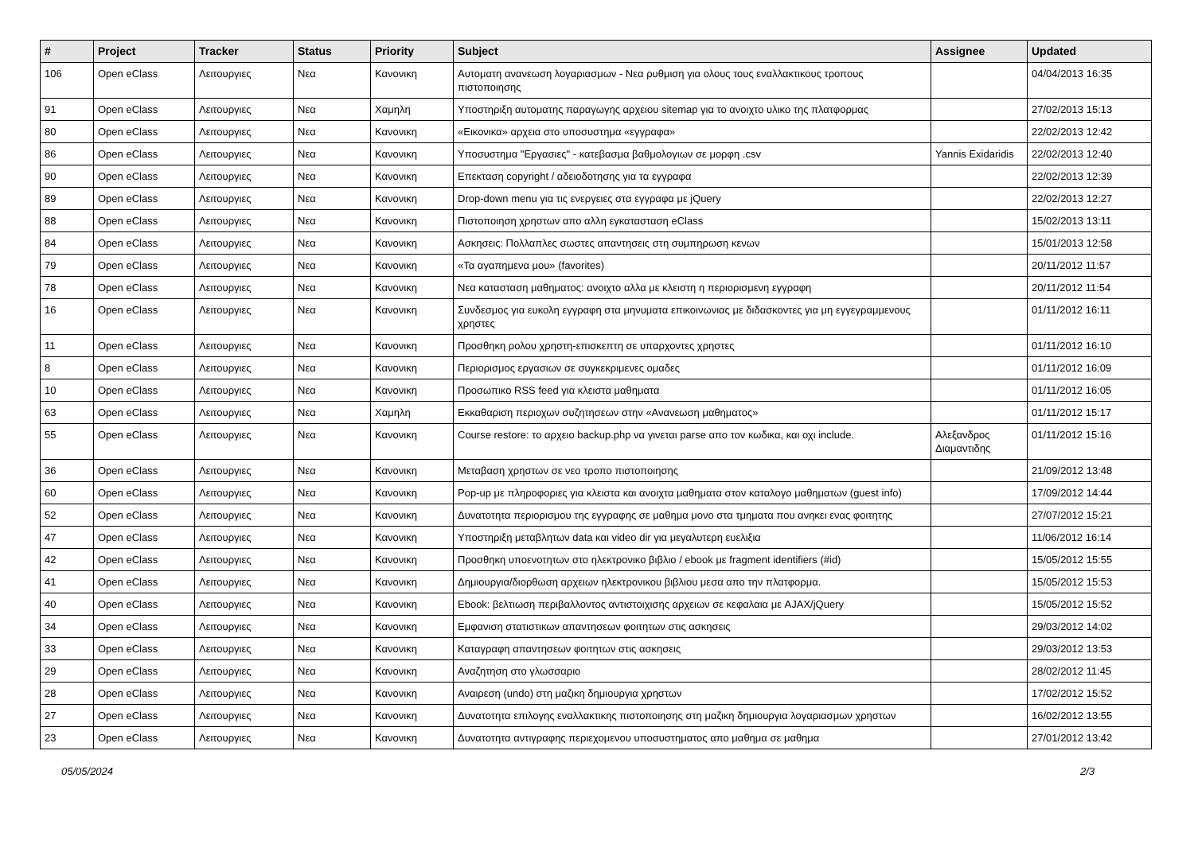| # | Project | Tracker | Status | Priority | Subject | Assignee | Updated |
| --- | --- | --- | --- | --- | --- | --- | --- |
| 106 | Open eClass | Λειτουργιες | Νεα | Κανονικη | Αυτοματη ανανεωση λογαριασμων - Νεα ρυθμιση για ολους τους εναλλακτικους τροπους πιστοποιησης | | 04/04/2013 16:35 |
| 91 | Open eClass | Λειτουργιες | Νεα | Χαμηλη | Υποστηριξη αυτοματης παραγωγης αρχειου sitemap για το ανοιχτο υλικο της πλατφορμας | | 27/02/2013 15:13 |
| 80 | Open eClass | Λειτουργιες | Νεα | Κανονικη | «Εικονικα» αρχεια στο υποσυστημα «εγγραφα» | | 22/02/2013 12:42 |
| 86 | Open eClass | Λειτουργιες | Νεα | Κανονικη | Υποσυστημα "Εργασιες" - κατεβασμα βαθμολογιων σε μορφη .csv | Yannis Exidaridis | 22/02/2013 12:40 |
| 90 | Open eClass | Λειτουργιες | Νεα | Κανονικη | Επεκταση copyright / αδειοδοτησης για τα εγγραφα | | 22/02/2013 12:39 |
| 89 | Open eClass | Λειτουργιες | Νεα | Κανονικη | Drop-down menu για τις ενεργειες στα εγγραφα με jQuery | | 22/02/2013 12:27 |
| 88 | Open eClass | Λειτουργιες | Νεα | Κανονικη | Πιστοποιηση χρηστων απο αλλη εγκατασταση eClass | | 15/02/2013 13:11 |
| 84 | Open eClass | Λειτουργιες | Νεα | Κανονικη | Ασκησεις: Πολλαπλες σωστες απαντησεις στη συμπηρωση κενων | | 15/01/2013 12:58 |
| 79 | Open eClass | Λειτουργιες | Νεα | Κανονικη | «Τα αγαπημενα μου» (favorites) | | 20/11/2012 11:57 |
| 78 | Open eClass | Λειτουργιες | Νεα | Κανονικη | Νεα κατασταση μαθηματος: ανοιχτο αλλα με κλειστη η περιορισμενη εγγραφη | | 20/11/2012 11:54 |
| 16 | Open eClass | Λειτουργιες | Νεα | Κανονικη | Συνδεσμος για ευκολη εγγραφη στα μηνυματα επικοινωνιας με διδασκοντες για μη εγγεγραμμενους χρηστες | | 01/11/2012 16:11 |
| 11 | Open eClass | Λειτουργιες | Νεα | Κανονικη | Προσθηκη ρολου χρηστη-επισκεπτη σε υπαρχοντες χρηστες | | 01/11/2012 16:10 |
| 8 | Open eClass | Λειτουργιες | Νεα | Κανονικη | Περιορισμος εργασιων σε συγκεκριμενες ομαδες | | 01/11/2012 16:09 |
| 10 | Open eClass | Λειτουργιες | Νεα | Κανονικη | Προσωπικο RSS feed για κλειστα μαθηματα | | 01/11/2012 16:05 |
| 63 | Open eClass | Λειτουργιες | Νεα | Χαμηλη | Εκκαθαριση περιοχων συζητησεων στην «Ανανεωση μαθηματος» | | 01/11/2012 15:17 |
| 55 | Open eClass | Λειτουργιες | Νεα | Κανονικη | Course restore: το αρχειο backup.php να γινεται parse απο τον κωδικα, και οχι include. | Αλεξανδρος Διαμαντιδης | 01/11/2012 15:16 |
| 36 | Open eClass | Λειτουργιες | Νεα | Κανονικη | Μεταβαση χρηστων σε νεο τροπο πιστοποιησης | | 21/09/2012 13:48 |
| 60 | Open eClass | Λειτουργιες | Νεα | Κανονικη | Pop-up με πληροφοριες για κλειστα και ανοιχτα μαθηματα στον καταλογο μαθηματων (guest info) | | 17/09/2012 14:44 |
| 52 | Open eClass | Λειτουργιες | Νεα | Κανονικη | Δυνατοτητα περιορισμου της εγγραφης σε μαθημα μονο στα τμηματα που ανηκει ενας φοιτητης | | 27/07/2012 15:21 |
| 47 | Open eClass | Λειτουργιες | Νεα | Κανονικη | Υποστηριξη μεταβλητων data και video dir για μεγαλυτερη ευελιξια | | 11/06/2012 16:14 |
| 42 | Open eClass | Λειτουργιες | Νεα | Κανονικη | Προσθηκη υποενοτητων στο ηλεκτρονικο βιβλιο / ebook με fragment identifiers (#id) | | 15/05/2012 15:55 |
| 41 | Open eClass | Λειτουργιες | Νεα | Κανονικη | Δημιουργια/διορθωση αρχειων ηλεκτρονικου βιβλιου μεσα απο την πλατφορμα. | | 15/05/2012 15:53 |
| 40 | Open eClass | Λειτουργιες | Νεα | Κανονικη | Ebook: βελτιωση περιβαλλοντος αντιστοιχισης αρχειων σε κεφαλαια με AJAX/jQuery | | 15/05/2012 15:52 |
| 34 | Open eClass | Λειτουργιες | Νεα | Κανονικη | Εμφανιση στατιστικων απαντησεων φοιτητων στις ασκησεις | | 29/03/2012 14:02 |
| 33 | Open eClass | Λειτουργιες | Νεα | Κανονικη | Καταγραφη απαντησεων φοιτητων στις ασκησεις | | 29/03/2012 13:53 |
| 29 | Open eClass | Λειτουργιες | Νεα | Κανονικη | Αναζητηση στο γλωσσαριο | | 28/02/2012 11:45 |
| 28 | Open eClass | Λειτουργιες | Νεα | Κανονικη | Αναιρεση (undo) στη μαζικη δημιουργια χρηστων | | 17/02/2012 15:52 |
| 27 | Open eClass | Λειτουργιες | Νεα | Κανονικη | Δυνατοτητα επιλογης εναλλακτικης πιστοποιησης στη μαζικη δημιουργια λογαριασμων χρηστων | | 16/02/2012 13:55 |
| 23 | Open eClass | Λειτουργιες | Νεα | Κανονικη | Δυνατοτητα αντιγραφης περιεχομενου υποσυστηματος απο μαθημα σε μαθημα | | 27/01/2012 13:42 |
05/05/2024 2/3